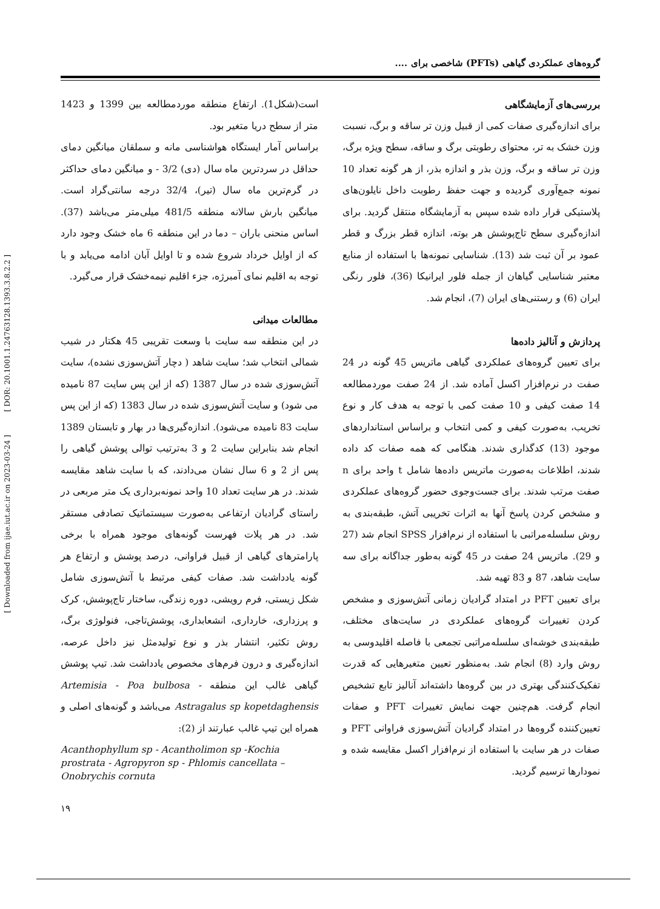گروه‌های عملکردی گیاهی (PFTs) شاخصی برای ....
[ Downloaded from ijae.iut.ac.ir on 2023-03-24 ] [ DOR: 20.1001.1.24763128.1393.3.8.2.2 ]
است(شکل1). ارتفاع منطقه موردمطالعه بین 1399 و 1423 متر از سطح دریا متغیر بود.
براساس آمار ایستگاه هواشناسی مانه و سملقان میانگین دمای حداقل در سردترین ماه سال (دی) 3/2 - و میانگین دمای حداکثر در گرم‌ترین ماه سال (تیر)، 32/4 درجه سانتی‌گراد است. میانگین بارش سالانه منطقه 481/5 میلی‌متر می‌باشد (37). اساس منحنی باران – دما در این منطقه 6 ماه خشک وجود دارد که از اوایل خرداد شروع شده و تا اوایل آبان ادامه می‌یابد و با توجه به اقلیم نمای آمبرژه، جزء اقلیم نیمه‌خشک قرار می‌گیرد.
مطالعات میدانی
در این منطقه سه سایت با وسعت تقریبی 45 هکتار در شیب شمالی انتخاب شد؛ سایت شاهد ( دچار آتش‌سوزی نشده)، سایت آتش‌سوزی شده در سال 1387 (که از این پس سایت 87 نامیده می شود) و سایت آتش‌سوزی شده در سال 1383 (که از این پس سایت 83 نامیده می‌شود). اندازه‌گیری‌ها در بهار و تابستان 1389 انجام شد بنابراین سایت 2 و 3 به‌ترتیب توالی پوشش گیاهی را پس از 2 و 6 سال نشان می‌دادند، که با سایت شاهد مقایسه شدند. در هر سایت تعداد 10 واحد نمونه‌برداری یک متر مربعی در راستای گرادیان ارتفاعی به‌صورت سیستماتیک تصادفی مستقر شد. در هر پلات فهرست گونه‌های موجود همراه با برخی پارامترهای گیاهی از قبیل فراوانی، درصد پوشش و ارتفاع هر گونه یادداشت شد. صفات کیفی مرتبط با آتش‌سوزی شامل شکل زیستی، فرم رویشی، دوره زندگی، ساختار تاج‌پوشش، کرک و پرزداری، خارداری، انشعابداری، پوشش‌تاجی، فنولوژی برگ، روش تکثیر، انتشار بذر و نوع تولیدمثل نیز داخل عرصه، اندازه‌گیری و درون فرم‌های مخصوص یادداشت شد. تیپ پوشش گیاهی غالب این منطقه Artemisia - Poa bulbosa - Astragalus sp kopetdaghensis می‌باشد و گونه‌های اصلی و همراه این تیپ غالب عبارتند از (2):
Acanthophyllum sp - Acantholimon sp -Kochia prostrata - Agropyron sp - Phlomis cancellata – Onobrychis cornuta
بررسی‌های آزمایشگاهی
برای اندازه‌گیری صفات کمی از قبیل وزن تر ساقه و برگ، نسبت وزن خشک به تر، محتوای رطوبتی برگ و ساقه، سطح ویژه برگ، وزن تر ساقه و برگ، وزن بذر و اندازه بذر، از هر گونه تعداد 10 نمونه جمع‌آوری گردیده و جهت حفظ رطوبت داخل نایلون‌های پلاستیکی قرار داده شده سپس به آزمایشگاه منتقل گردید. برای اندازه‌گیری سطح تاج‌پوشش هر بوته، اندازه قطر بزرگ و قطر عمود بر آن ثبت شد (13). شناسایی نمونه‌ها با استفاده از منابع معتبر شناسایی گیاهان از جمله فلور ایرانیکا (36)، فلور رنگی ایران (6) و رستنی‌های ایران (7)، انجام شد.
پردازش و آنالیز داده‌ها
برای تعیین گروه‌های عملکردی گیاهی ماتریس 45 گونه در 24 صفت در نرم‌افزار اکسل آماده شد. از 24 صفت موردمطالعه 14 صفت کیفی و 10 صفت کمی با توجه به هدف کار و نوع تخریب، به‌صورت کیفی و کمی انتخاب و براساس استانداردهای موجود (13) کدگذاری شدند. هنگامی که همه صفات کد داده شدند، اطلاعات به‌صورت ماتریس داده‌ها شامل t واحد برای n صفت مرتب شدند. برای جست‌وجوی حضور گروه‌های عملکردی و مشخص کردن پاسخ آنها به اثرات تخریبی آتش، طبقه‌بندی به روش سلسله‌مراتبی با استفاده از نرم‌افزار SPSS انجام شد (27 و 29). ماتریس 24 صفت در 45 گونه به‌طور جداگانه برای سه سایت شاهد، 87 و 83 تهیه شد.
برای تعیین PFT در امتداد گرادیان زمانی آتش‌سوزی و مشخص کردن تغییرات گروه‌های عملکردی در سایت‌های مختلف، طبقه‌بندی خوشه‌ای سلسله‌مراتبی تجمعی با فاصله اقلیدوسی به روش وارد (8) انجام شد. به‌منظور تعیین متغیرهایی که قدرت تفکیک‌کنندگی بهتری در بین گروه‌ها داشته‌اند آنالیز تابع تشخیص انجام گرفت. هم‌چنین جهت نمایش تغییرات PFT و صفات تعیین‌کننده گروه‌ها در امتداد گرادیان آتش‌سوزی فراوانی PFT و صفات در هر سایت با استفاده از نرم‌افزار اکسل مقایسه شده و نمودارها ترسیم گردید.
۱۹